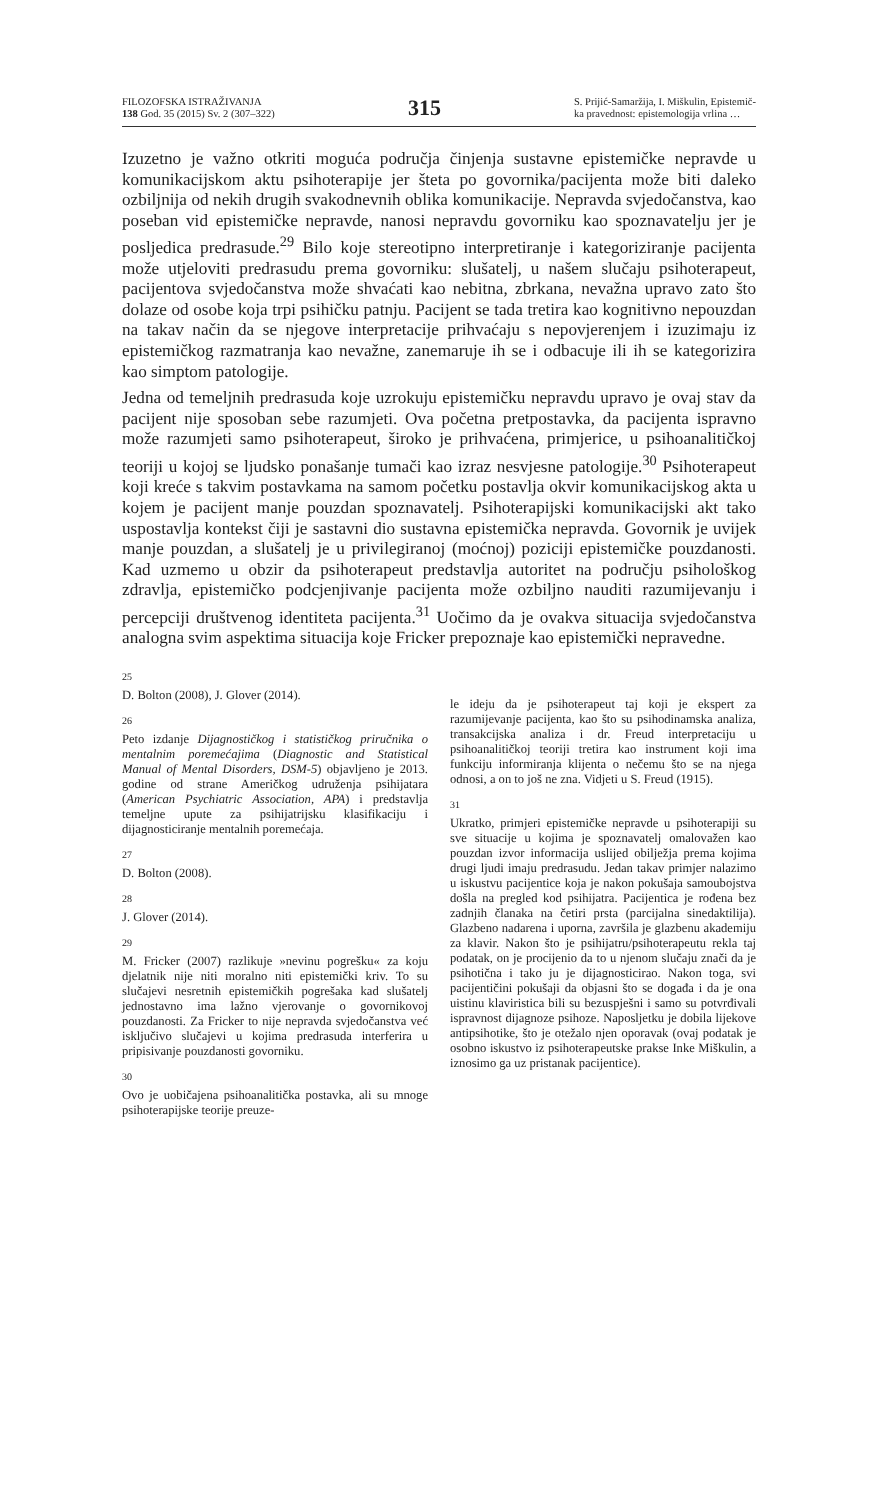FILOZOFSKA ISTRAŽIVANJA
138 God. 35 (2015) Sv. 2 (307–322)
315
S. Prijić-Samaržija, I. Miškulin, Epistemič-
ka pravednost: epistemologija vrlina …
Izuzetno je važno otkriti moguća područja činjenja sustavne epistemičke nepravde u komunikacijskom aktu psihoterapije jer šteta po govornika/pacijenta može biti daleko ozbiljnija od nekih drugih svakodnevnih oblika komunikacije. Nepravda svjedočanstva, kao poseban vid epistemičke nepravde, nanosi nepravdu govorniku kao spoznavatelju jer je posljedica predrasude.<sup>29</sup> Bilo koje stereotipno interpretiranje i kategoriziranje pacijenta može utjeloviti predrasudu prema govorniku: slušatelj, u našem slučaju psihoterapeut, pacijentova svjedočanstva može shvaćati kao nebitna, zbrkana, nevažna upravo zato što dolaze od osobe koja trpi psihičku patnju. Pacijent se tada tretira kao kognitivno nepouzdan na takav način da se njegove interpretacije prihvaćaju s nepovjerenjem i izuzimaju iz epistemičkog razmatranja kao nevažne, zanemaruje ih se i odbacuje ili ih se kategorizira kao simptom patologije.
Jedna od temeljnih predrasuda koje uzrokuju epistemičku nepravdu upravo je ovaj stav da pacijent nije sposoban sebe razumjeti. Ova početna pretpostavka, da pacijenta ispravno može razumjeti samo psihoterapeut, široko je prihvaćena, primjerice, u psihoanalitičkoj teoriji u kojoj se ljudsko ponašanje tumači kao izraz nesvjesne patologije.<sup>30</sup> Psihoterapeut koji kreće s takvim postavkama na samom početku postavlja okvir komunikacijskog akta u kojem je pacijent manje pouzdan spoznavatelj. Psihoterapijski komunikacijski akt tako uspostavlja kontekst čiji je sastavni dio sustavna epistemička nepravda. Govornik je uvijek manje pouzdan, a slušatelj je u privilegiranoj (moćnoj) poziciji epistemičke pouzdanosti. Kad uzmemo u obzir da psihoterapeut predstavlja autoritet na području psihološkog zdravlja, epistemičko podcjenjivanje pacijenta može ozbiljno nauditi razumijevanju i percepciji društvenog identiteta pacijenta.<sup>31</sup> Uočimo da je ovakva situacija svjedočanstva analogna svim aspektima situacija koje Fricker prepoznaje kao epistemički nepravedne.
25
D. Bolton (2008), J. Glover (2014).
26
Peto izdanje Dijagnostičkog i statističkog priručnika o mentalnim poremećajima (Diagnostic and Statistical Manual of Mental Disorders, DSM-5) objavljeno je 2013. godine od strane Američkog udruženja psihijatara (American Psychiatric Association, APA) i predstavlja temeljne upute za psihijatrijsku klasifikaciju i dijagnosticiranje mentalnih poremećaja.
27
D. Bolton (2008).
28
J. Glover (2014).
29
M. Fricker (2007) razlikuje »nevinu pogrešku« za koju djelatnik nije niti moralno niti epistemički kriv. To su slučajevi nesretnih epistemičkih pogrešaka kad slušatelj jednostavno ima lažno vjerovanje o govornikovoj pouzdanosti. Za Fricker to nije nepravda svjedočanstva već isključivo slučajevi u kojima predrasuda interferira u pripisivanje pouzdanosti govorniku.
30
Ovo je uobičajena psihoanalitička postavka, ali su mnoge psihoterapijske teorije preuze-
le ideju da je psihoterapeut taj koji je ekspert za razumijevanje pacijenta, kao što su psihodinamska analiza, transakcijska analiza i dr. Freud interpretaciju u psihoanalitičkoj teoriji tretira kao instrument koji ima funkciju informiranja klijenta o nečemu što se na njega odnosi, a on to još ne zna. Vidjeti u S. Freud (1915).
31
Ukratko, primjeri epistemičke nepravde u psihoterapiji su sve situacije u kojima je spoznavatelj omalovažen kao pouzdan izvor informacija uslijed obilježja prema kojima drugi ljudi imaju predrasudu. Jedan takav primjer nalazimo u iskustvu pacijentice koja je nakon pokušaja samoubojstva došla na pregled kod psihijatra. Pacijentica je rođena bez zadnjih članaka na četiri prsta (parcijalna sinedaktilija). Glazbeno nadarena i uporna, završila je glazbenu akademiju za klavir. Nakon što je psihijatru/psihoterapeutu rekla taj podatak, on je procijenio da to u njenom slučaju znači da je psihotična i tako ju je dijagnosticirao. Nakon toga, svi pacijentičini pokušaji da objasni što se događa i da je ona uistinu klaviristica bili su bezuspješni i samo su potvrđivali ispravnost dijagnoze psihoze. Naposljetku je dobila lijekove antipsihotike, što je otežalo njen oporavak (ovaj podatak je osobno iskustvo iz psihoterapeutske prakse Inke Miškulin, a iznosimo ga uz pristanak pacijentice).